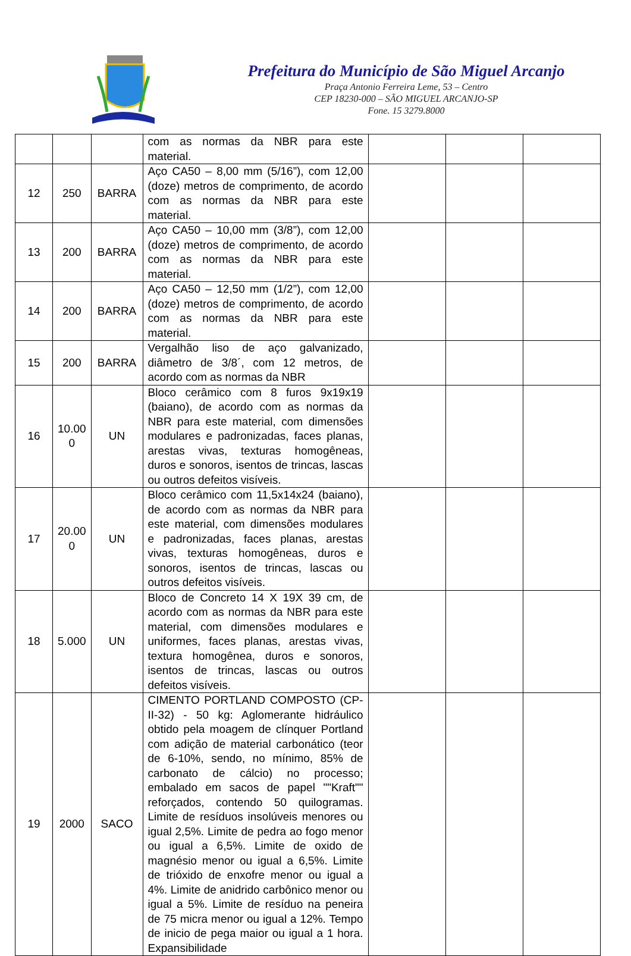Prefeitura do Município de São Miguel Arcanjo
Praça Antonio Ferreira Leme, 53 – Centro
CEP 18230-000 – SÃO MIGUEL ARCANJO-SP
Fone. 15 3279.8000
| | | | com as normas da NBR para este material. | | | |
| 12 | 250 | BARRA | Aço CA50 – 8,00 mm (5/16”), com 12,00 (doze) metros de comprimento, de acordo com as normas da NBR para este material. | | | |
| 13 | 200 | BARRA | Aço CA50 – 10,00 mm (3/8”), com 12,00 (doze) metros de comprimento, de acordo com as normas da NBR para este material. | | | |
| 14 | 200 | BARRA | Aço CA50 – 12,50 mm (1/2”), com 12,00 (doze) metros de comprimento, de acordo com as normas da NBR para este material. | | | |
| 15 | 200 | BARRA | Vergalhão liso de aço galvanizado, diâmetro de 3/8´, com 12 metros, de acordo com as normas da NBR | | | |
| 16 | 10.00 0 | UN | Bloco cerâmico com 8 furos 9x19x19 (baiano), de acordo com as normas da NBR para este material, com dimensões modulares e padronizadas, faces planas, arestas vivas, texturas homogêneas, duros e sonoros, isentos de trincas, lascas ou outros defeitos visíveis. | | | |
| 17 | 20.00 0 | UN | Bloco cerâmico com 11,5x14x24 (baiano), de acordo com as normas da NBR para este material, com dimensões modulares e padronizadas, faces planas, arestas vivas, texturas homogêneas, duros e sonoros, isentos de trincas, lascas ou outros defeitos visíveis. | | | |
| 18 | 5.000 | UN | Bloco de Concreto 14 X 19X 39 cm, de acordo com as normas da NBR para este material, com dimensões modulares e uniformes, faces planas, arestas vivas, textura homogênea, duros e sonoros, isentos de trincas, lascas ou outros defeitos visíveis. | | | |
| 19 | 2000 | SACO | CIMENTO PORTLAND COMPOSTO (CP-II-32) - 50 kg: Aglomerante hidráulico obtido pela moagem de clínquer Portland com adição de material carbonático (teor de 6-10%, sendo, no mínimo, 85% de carbonato de cálcio) no processo; embalado em sacos de papel ""Kraft"" reforçados, contendo 50 quilogramas. Limite de resíduos insolúveis menores ou igual 2,5%. Limite de pedra ao fogo menor ou igual a 6,5%. Limite de oxido de magnésio menor ou igual a 6,5%. Limite de trióxido de enxofre menor ou igual a 4%. Limite de anidrido carbônico menor ou igual a 5%. Limite de resíduo na peneira de 75 micra menor ou igual a 12%. Tempo de inicio de pega maior ou igual a 1 hora. Expansibilidade | | | |